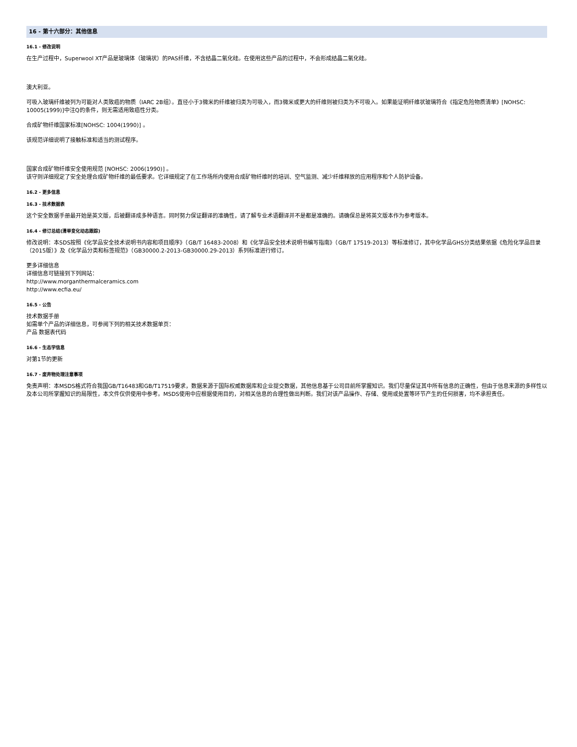16 - 第十六部分：其他信息
16.1 - 修改说明
在生产过程中，Superwool XT产品是玻璃体（玻璃状）的PAS纤维，不含结晶二氧化硅。在使用这些产品的过程中，不会形成结晶二氧化硅。
澳大利亚。
可吸入玻璃纤维被列为可能对人类致癌的物质（IARC 2B组）。直径小于3微米的纤维被归类为可吸入，而3微米或更大的纤维则被归类为不可吸入。如果能证明纤维状玻璃符合《指定危险物质清单》[NOHSC: 10005(1999)]中注Q的条件，则无需适用致癌性分类。
合成矿物纤维国家标准[NOHSC: 1004(1990)] 。
该规范详细说明了接触标准和适当的测试程序。
国家合成矿物纤维安全使用规范 [NOHSC: 2006(1990)] 。
该守则详细规定了安全处理合成矿物纤维的最低要求。它详细规定了在工作场所内使用合成矿物纤维时的培训、空气监测、减少纤维释放的应用程序和个人防护设备。
16.2 - 更多信息
16.3 - 技术数据表
这个安全数据手册最开始是英文版，后被翻译成多种语言。同时努力保证翻译的准确性，请了解专业术语翻译并不是都是准确的。请确保总是将英文版本作为参考版本。
16.4 - 修订总结(清单变化动态跟踪)
修改说明：本SDS按照《化学品安全技术说明书内容和项目顺序》（GB/T 16483-2008）和《化学品安全技术说明书编写指南》（GB/T 17519-2013）等标准修订，其中化学品GHS分类结果依据《危险化学品目录（2015版）》及《化学品分类和标签规范》（GB30000.2-2013-GB30000.29-2013）系列标准进行修订。
更多详细信息
详细信息可链接到下列网站：
http://www.morganthermalceramics.com
http://www.ecfia.eu/
16.5 - 公告
技术数据手册
如需单个产品的详细信息，可参阅下列的相关技术数据单页：
产品 数据表代码
16.6 - 生态学信息
对第1节的更新
16.7 - 废弃物处理注意事项
免责声明：本MSDS格式符合我国GB/T16483和GB/T17519要求，数据来源于国际权威数据库和企业提交数据，其他信息基于公司目前所掌握知识。我们尽量保证其中所有信息的正确性，但由于信息来源的多样性以及本公司所掌握知识的局限性，本文件仅供使用中参考。MSDS使用中应根据使用目的，对相关信息的合理性做出判断。我们对该产品操作、存储、使用或处置等环节产生的任何损害，均不承担责任。